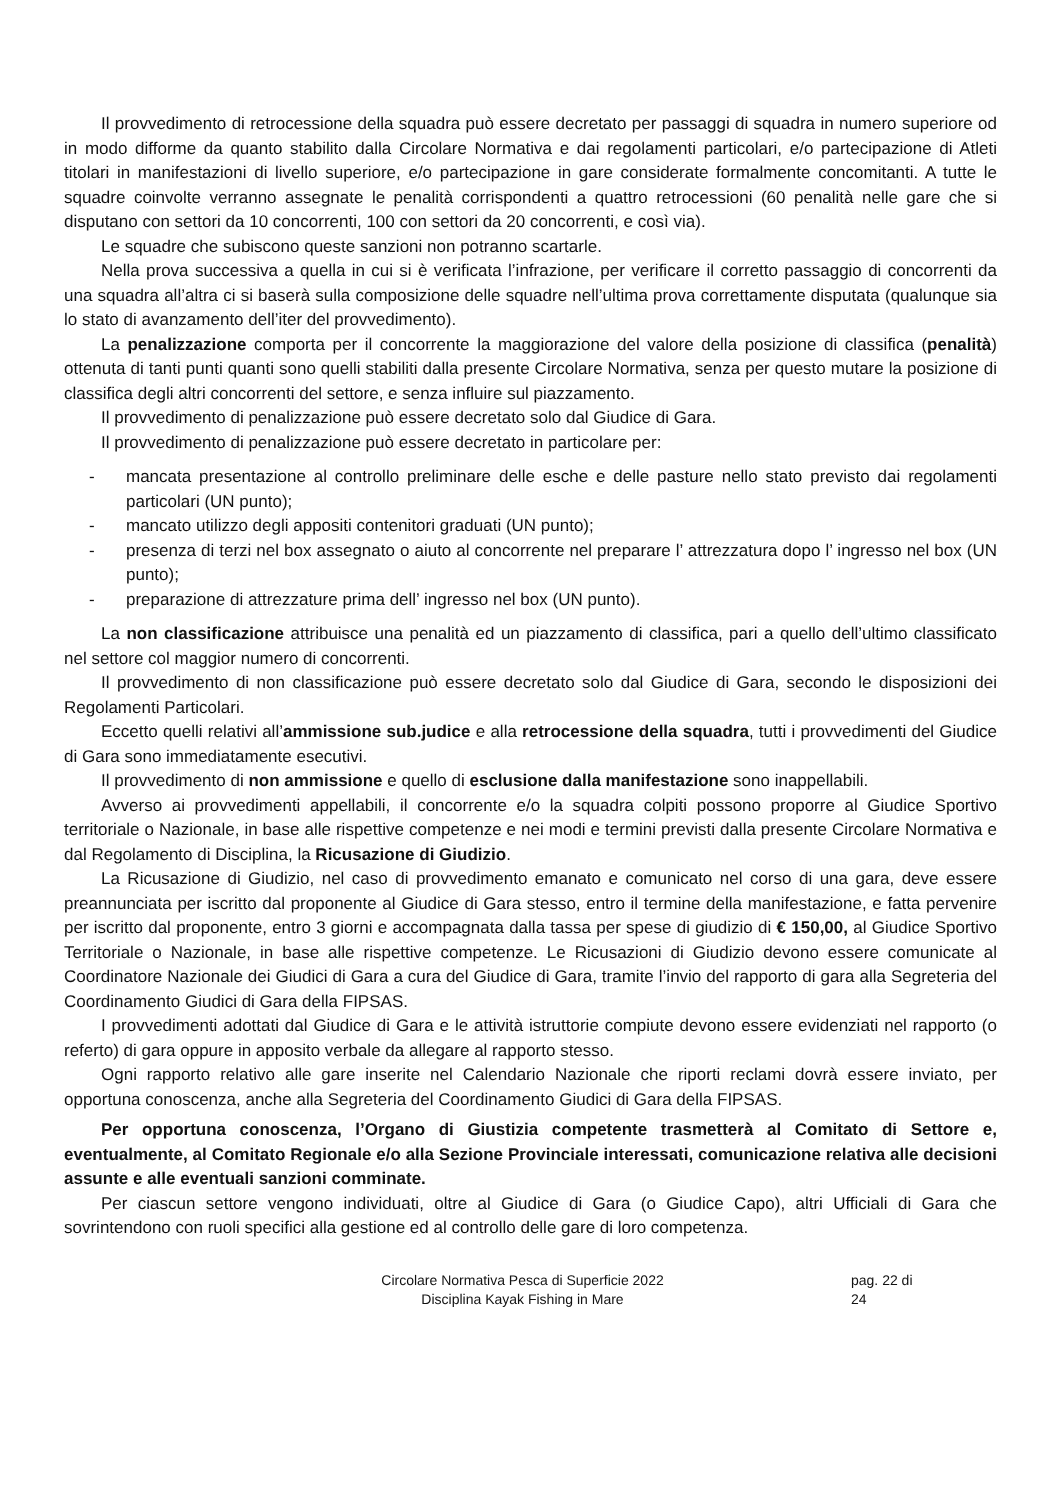Il provvedimento di retrocessione della squadra può essere decretato per passaggi di squadra in numero superiore od in modo difforme da quanto stabilito dalla Circolare Normativa e dai regolamenti particolari, e/o partecipazione di Atleti titolari in manifestazioni di livello superiore, e/o partecipazione in gare considerate formalmente concomitanti. A tutte le squadre coinvolte verranno assegnate le penalità corrispondenti a quattro retrocessioni (60 penalità nelle gare che si disputano con settori da 10 concorrenti, 100 con settori da 20 concorrenti, e così via).
Le squadre che subiscono queste sanzioni non potranno scartarle.
Nella prova successiva a quella in cui si è verificata l’infrazione, per verificare il corretto passaggio di concorrenti da una squadra all’altra ci si baserà sulla composizione delle squadre nell’ultima prova correttamente disputata (qualunque sia lo stato di avanzamento dell’iter del provvedimento).
La penalizzazione comporta per il concorrente la maggiorazione del valore della posizione di classifica (penalità) ottenuta di tanti punti quanti sono quelli stabiliti dalla presente Circolare Normativa, senza per questo mutare la posizione di classifica degli altri concorrenti del settore, e senza influire sul piazzamento.
Il provvedimento di penalizzazione può essere decretato solo dal Giudice di Gara.
Il provvedimento di penalizzazione può essere decretato in particolare per:
- mancata presentazione al controllo preliminare delle esche e delle pasture nello stato previsto dai regolamenti particolari (UN punto);
- mancato utilizzo degli appositi contenitori graduati (UN punto);
- presenza di terzi nel box assegnato o aiuto al concorrente nel preparare l’ attrezzatura dopo l’ ingresso nel box (UN punto);
- preparazione di attrezzature prima dell’ ingresso nel box (UN punto).
La non classificazione attribuisce una penalità ed un piazzamento di classifica, pari a quello dell’ultimo classificato nel settore col maggior numero di concorrenti.
Il provvedimento di non classificazione può essere decretato solo dal Giudice di Gara, secondo le disposizioni dei Regolamenti Particolari.
Eccetto quelli relativi all’ammissione sub.judice e alla retrocessione della squadra, tutti i provvedimenti del Giudice di Gara sono immediatamente esecutivi.
Il provvedimento di non ammissione e quello di esclusione dalla manifestazione sono inappellabili.
Avverso ai provvedimenti appellabili, il concorrente e/o la squadra colpiti possono proporre al Giudice Sportivo territoriale o Nazionale, in base alle rispettive competenze e nei modi e termini previsti dalla presente Circolare Normativa e dal Regolamento di Disciplina, la Ricusazione di Giudizio.
La Ricusazione di Giudizio, nel caso di provvedimento emanato e comunicato nel corso di una gara, deve essere preannunciata per iscritto dal proponente al Giudice di Gara stesso, entro il termine della manifestazione, e fatta pervenire per iscritto dal proponente, entro 3 giorni e accompagnata dalla tassa per spese di giudizio di € 150,00, al Giudice Sportivo Territoriale o Nazionale, in base alle rispettive competenze. Le Ricusazioni di Giudizio devono essere comunicate al Coordinatore Nazionale dei Giudici di Gara a cura del Giudice di Gara, tramite l’invio del rapporto di gara alla Segreteria del Coordinamento Giudici di Gara della FIPSAS.
I provvedimenti adottati dal Giudice di Gara e le attività istruttorie compiute devono essere evidenziati nel rapporto (o referto) di gara oppure in apposito verbale da allegare al rapporto stesso.
Ogni rapporto relativo alle gare inserite nel Calendario Nazionale che riporti reclami dovrà essere inviato, per opportuna conoscenza, anche alla Segreteria del Coordinamento Giudici di Gara della FIPSAS.
Per opportuna conoscenza, l’Organo di Giustizia competente trasmetterà al Comitato di Settore e, eventualmente, al Comitato Regionale e/o alla Sezione Provinciale interessati, comunicazione relativa alle decisioni assunte e alle eventuali sanzioni comminate.
Per ciascun settore vengono individuati, oltre al Giudice di Gara (o Giudice Capo), altri Ufficiali di Gara che sovrintendono con ruoli specifici alla gestione ed al controllo delle gare di loro competenza.
Circolare Normativa Pesca di Superficie 2022
Disciplina Kayak Fishing in Mare
pag. 22 di 24